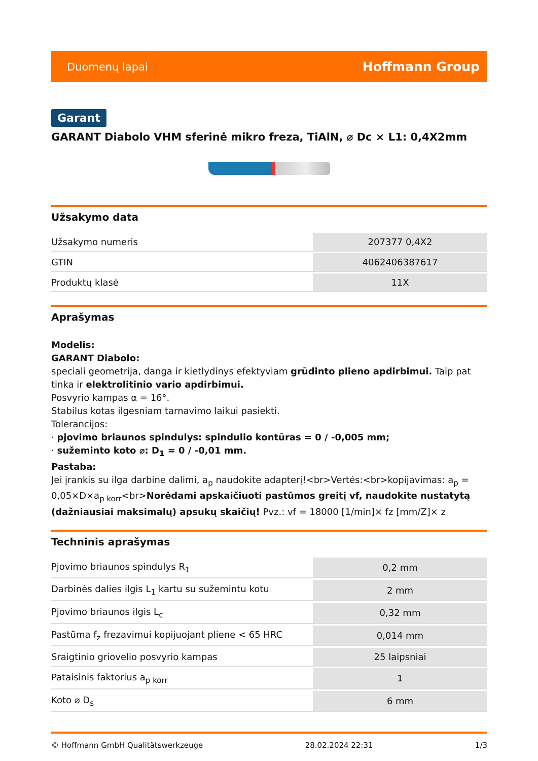Duomenų lapai Hoffmann Group
Garant
GARANT Diabolo VHM sferinė mikro freza, TiAlN, ⌀ Dc × L1: 0,4X2mm
Užsakymo data
| Užsakymo numeris | 207377 0,4X2 |
| GTIN | 4062406387617 |
| Produktų klasė | 11X |
Aprašymas
Modelis:
GARANT Diabolo:
speciali geometrija, danga ir kietlydinys efektyviam grūdinto plieno apdirbimui. Taip pat tinka ir elektrolitinio vario apdirbimui.
Posvyrio kampas α = 16°.
Stabilus kotas ilgesniam tarnavimo laikui pasiekti.
Tolerancijos:
· pjovimo briaunos spindulys: spindulio kontūras = 0 / -0,005 mm;
· sužeminto koto ⌀: D<sub>1</sub> = 0 / -0,01 mm.
Pastaba:
Jei įrankis su ilga darbine dalimi, a<sub>p</sub> naudokite adapterį!<br>Vertės:<br>kopijavimas: a<sub>p</sub> = 0,05×D×a<sub>p korr</sub><br>Norėdami apskaičiuoti pastūmos greitį vf, naudokite nustatytą (dažniausiai maksimalų) apsukų skaičių! Pvz.: vf = 18000 [1/min]× fz [mm/Z]× z
Techninis aprašymas
| Pjovimo briaunos spindulys R<sub>1</sub> | 0,2 mm |
| Darbinės dalies ilgis L<sub>1</sub> kartu su sužemintu kotu | 2 mm |
| Pjovimo briaunos ilgis L<sub>c</sub> | 0,32 mm |
| Pastūma f<sub>z</sub> frezavimui kopijuojant pliene < 65 HRC | 0,014 mm |
| Sraigtinio griovelio posvyrio kampas | 25 laipsniai |
| Pataisinis faktorius a<sub>p korr</sub> | 1 |
| Koto ⌀ D<sub>s</sub> | 6 mm |
© Hoffmann GmbH Qualitätswerkzeuge 28.02.2024 22:31 1/3